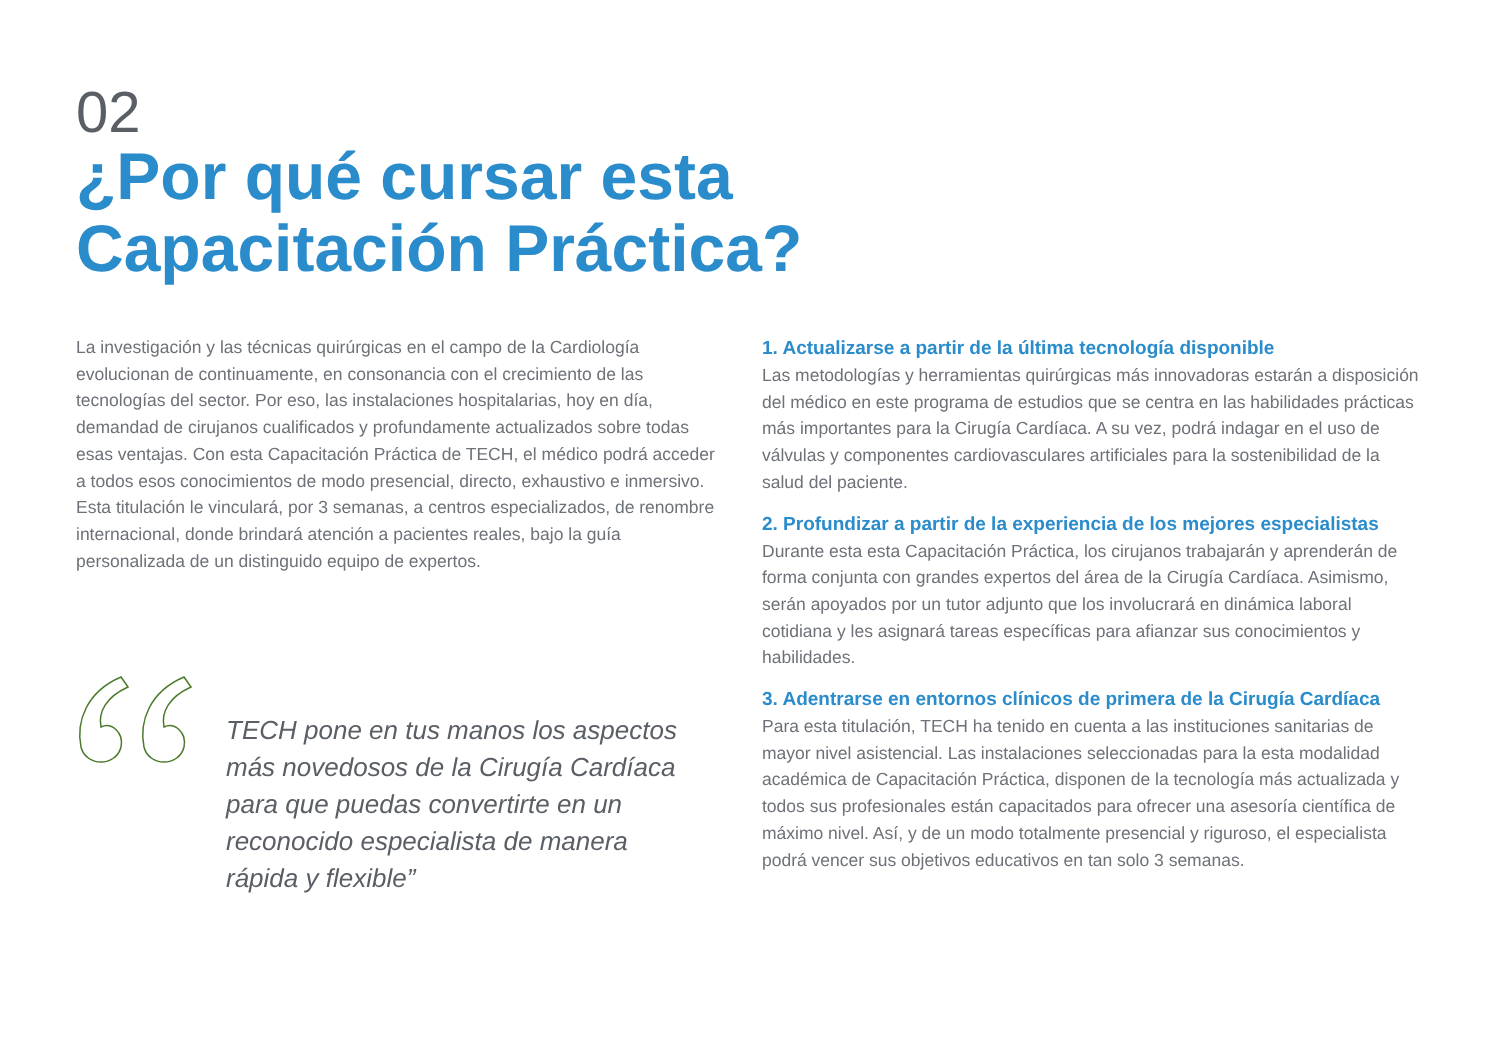02
¿Por qué cursar esta
Capacitación Práctica?
La investigación y las técnicas quirúrgicas en el campo de la Cardiología evolucionan de continuamente, en consonancia con el crecimiento de las tecnologías del sector. Por eso, las instalaciones hospitalarias, hoy en día, demandad de cirujanos cualificados y profundamente actualizados sobre todas esas ventajas. Con esta Capacitación Práctica de TECH, el médico podrá acceder a todos esos conocimientos de modo presencial, directo, exhaustivo e inmersivo. Esta titulación le vinculará, por 3 semanas, a centros especializados, de renombre internacional, donde brindará atención a pacientes reales, bajo la guía personalizada de un distinguido equipo de expertos.
TECH pone en tus manos los aspectos más novedosos de la Cirugía Cardíaca para que puedas convertirte en un reconocido especialista de manera rápida y flexible”
1. Actualizarse a partir de la última tecnología disponible
Las metodologías y herramientas quirúrgicas más innovadoras estarán a disposición del médico en este programa de estudios que se centra en las habilidades prácticas más importantes para la Cirugía Cardíaca. A su vez, podrá indagar en el uso de válvulas y componentes cardiovasculares artificiales para la sostenibilidad de la salud del paciente.
2. Profundizar a partir de la experiencia de los mejores especialistas
Durante esta esta Capacitación Práctica, los cirujanos trabajarán y aprenderán de forma conjunta con grandes expertos del área de la Cirugía Cardíaca. Asimismo, serán apoyados por un tutor adjunto que los involucrará en dinámica laboral cotidiana y les asignará tareas específicas para afianzar sus conocimientos y habilidades.
3. Adentrarse en entornos clínicos de primera de la Cirugía Cardíaca
Para esta titulación, TECH ha tenido en cuenta a las instituciones sanitarias de mayor nivel asistencial. Las instalaciones seleccionadas para la esta modalidad académica de Capacitación Práctica, disponen de la tecnología más actualizada y todos sus profesionales están capacitados para ofrecer una asesoría científica de máximo nivel. Así, y de un modo totalmente presencial y riguroso, el especialista podrá vencer sus objetivos educativos en tan solo 3 semanas.